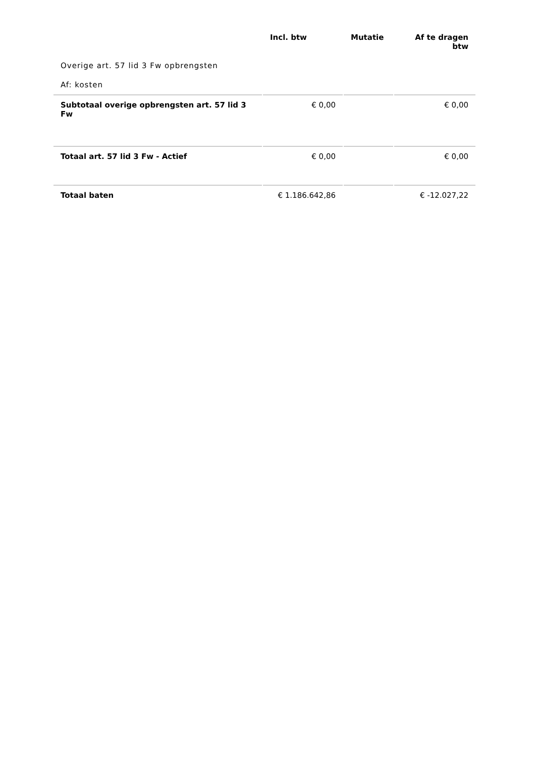| | Incl. btw | Mutatie | Af te dragen btw |
| --- | --- | --- | --- |
| Overige art. 57 lid 3 Fw opbrengsten | | | |
| Af: kosten | | | |
| Subtotaal overige opbrengsten art. 57 lid 3 Fw | € 0,00 | | € 0,00 |
| Totaal art. 57 lid 3 Fw - Actief | € 0,00 | | € 0,00 |
| Totaal baten | € 1.186.642,86 | | € -12.027,22 |